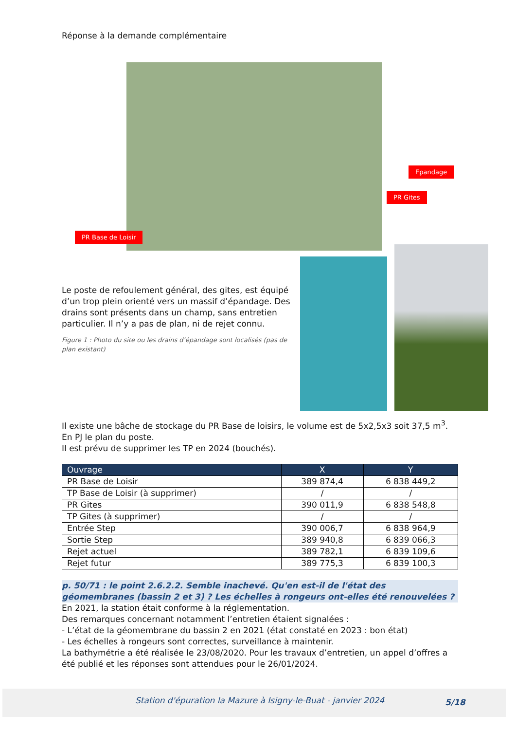Réponse à la demande complémentaire
Epandage
PR Gites
PR Base de Loisir
Le poste de refoulement général, des gites, est équipé d’un trop plein orienté vers un massif d’épandage. Des drains sont présents dans un champ, sans entretien particulier. Il n’y a pas de plan, ni de rejet connu.
Figure 1 : Photo du site ou les drains d’épandage sont localisés (pas de plan existant)
Il existe une bâche de stockage du PR Base de loisirs, le volume est de 5x2,5x3 soit 37,5 m<sup>3</sup>. En PJ le plan du poste.
Il est prévu de supprimer les TP en 2024 (bouchés).
| Ouvrage | X | Y |
| --- | --- | --- |
| PR Base de Loisir | 389 874,4 | 6 838 449,2 |
| TP Base de Loisir (à supprimer) | / | / |
| PR Gites | 390 011,9 | 6 838 548,8 |
| TP Gites (à supprimer) | / | / |
| Entrée Step | 390 006,7 | 6 838 964,9 |
| Sortie Step | 389 940,8 | 6 839 066,3 |
| Rejet actuel | 389 782,1 | 6 839 109,6 |
| Rejet futur | 389 775,3 | 6 839 100,3 |
p. 50/71 : le point 2.6.2.2. Semble inachevé. Qu'en est-il de l'état des géomembranes (bassin 2 et 3) ? Les échelles à rongeurs ont-elles été renouvelées ?
En 2021, la station était conforme à la réglementation.
Des remarques concernant notamment l’entretien étaient signalées :
- L’état de la géomembrane du bassin 2 en 2021 (état constaté en 2023 : bon état)
- Les échelles à rongeurs sont correctes, surveillance à maintenir.
La bathymétrie a été réalisée le 23/08/2020. Pour les travaux d’entretien, un appel d’offres a été publié et les réponses sont attendues pour le 26/01/2024.
Station d'épuration la Mazure à Isigny-le-Buat - janvier 2024 5/18